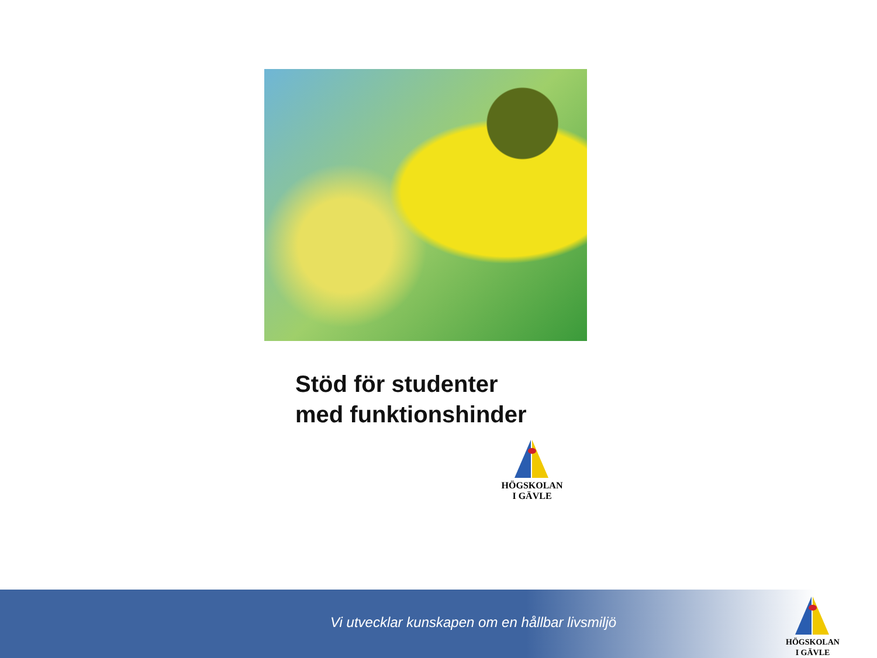Stöd för studenter
med funktionshinder
HÖGSKOLAN
I GÄVLE
Vi utvecklar kunskapen om en hållbar livsmiljö
HÖGSKOLAN
I GÄVLE